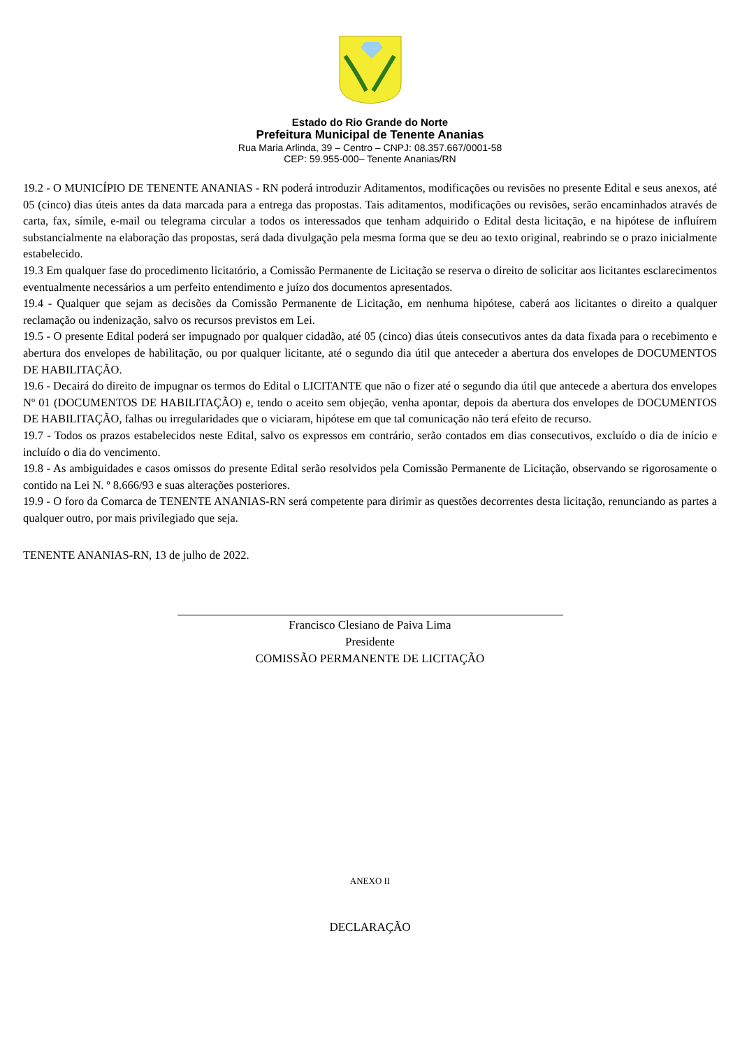Estado do Rio Grande do Norte
Prefeitura Municipal de Tenente Ananias
Rua Maria Arlinda, 39 – Centro – CNPJ: 08.357.667/0001-58
CEP: 59.955-000– Tenente Ananias/RN
19.2 - O MUNICÍPIO DE TENENTE ANANIAS - RN poderá introduzir Aditamentos, modificações ou revisões no presente Edital e seus anexos, até 05 (cinco) dias úteis antes da data marcada para a entrega das propostas. Tais aditamentos, modificações ou revisões, serão encaminhados através de carta, fax, símile, e-mail ou telegrama circular a todos os interessados que tenham adquirido o Edital desta licitação, e na hipótese de influírem substancialmente na elaboração das propostas, será dada divulgação pela mesma forma que se deu ao texto original, reabrindo se o prazo inicialmente estabelecido.
19.3 Em qualquer fase do procedimento licitatório, a Comissão Permanente de Licitação se reserva o direito de solicitar aos licitantes esclarecimentos eventualmente necessários a um perfeito entendimento e juízo dos documentos apresentados.
19.4 - Qualquer que sejam as decisões da Comissão Permanente de Licitação, em nenhuma hipótese, caberá aos licitantes o direito a qualquer reclamação ou indenização, salvo os recursos previstos em Lei.
19.5 - O presente Edital poderá ser impugnado por qualquer cidadão, até 05 (cinco) dias úteis consecutivos antes da data fixada para o recebimento e abertura dos envelopes de habilitação, ou por qualquer licitante, até o segundo dia útil que anteceder a abertura dos envelopes de DOCUMENTOS DE HABILITAÇÃO.
19.6 - Decairá do direito de impugnar os termos do Edital o LICITANTE que não o fizer até o segundo dia útil que antecede a abertura dos envelopes Nº 01 (DOCUMENTOS DE HABILITAÇÃO) e, tendo o aceito sem objeção, venha apontar, depois da abertura dos envelopes de DOCUMENTOS DE HABILITAÇÃO, falhas ou irregularidades que o viciaram, hipótese em que tal comunicação não terá efeito de recurso.
19.7 - Todos os prazos estabelecidos neste Edital, salvo os expressos em contrário, serão contados em dias consecutivos, excluído o dia de início e incluído o dia do vencimento.
19.8 - As ambiguidades e casos omissos do presente Edital serão resolvidos pela Comissão Permanente de Licitação, observando se rigorosamente o contido na Lei N. º 8.666/93 e suas alterações posteriores.
19.9 - O foro da Comarca de TENENTE ANANIAS-RN será competente para dirimir as questões decorrentes desta licitação, renunciando as partes a qualquer outro, por mais privilegiado que seja.
TENENTE ANANIAS-RN, 13 de julho de 2022.
Francisco Clesiano de Paiva Lima
Presidente
COMISSÃO PERMANENTE DE LICITAÇÃO
ANEXO II
DECLARAÇÃO